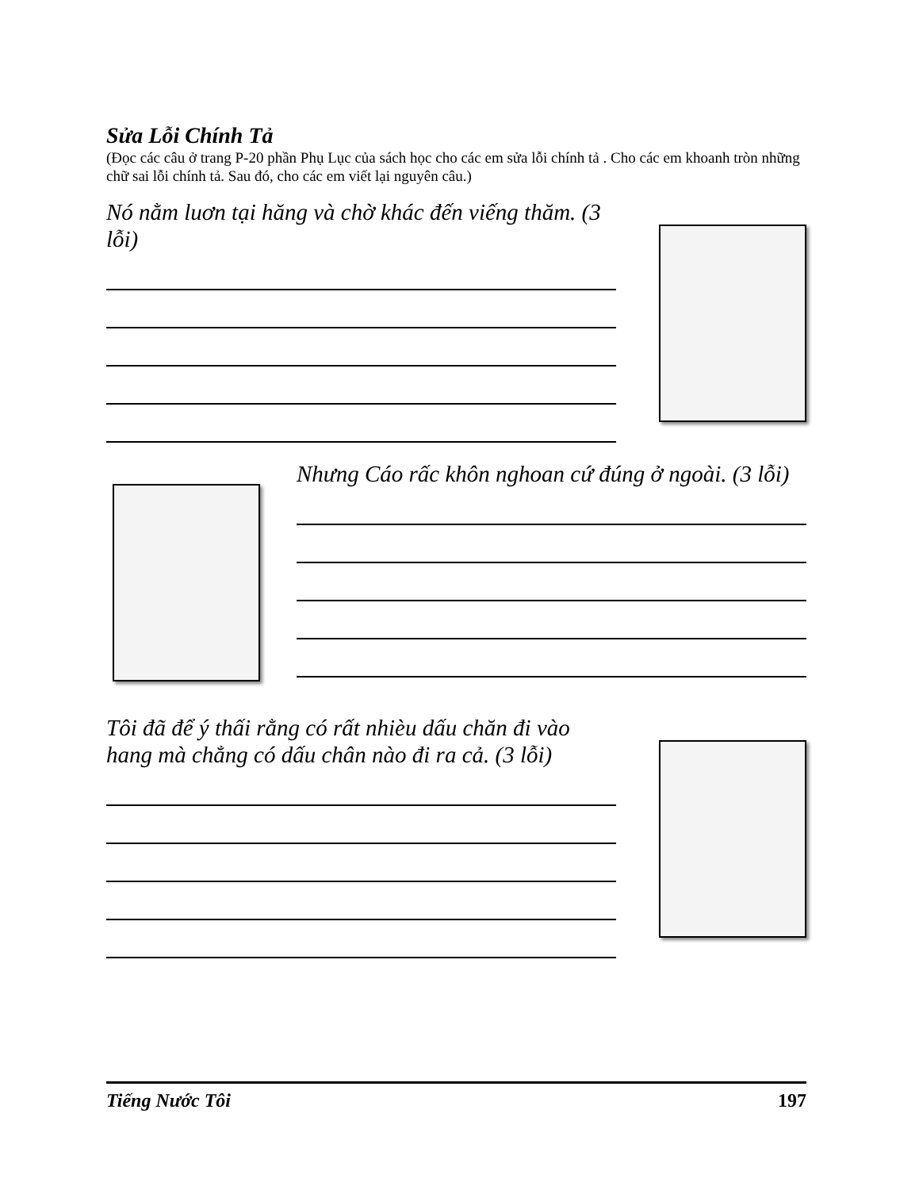Sửa Lỗi Chính Tả
(Đọc các câu ở trang P-20 phần Phụ Lục của sách học cho các em sửa lỗi chính tả . Cho các em khoanh tròn những chữ sai lỗi chính tả. Sau đó, cho các em viết lại nguyên câu.)
Nó nằm luơn tại hăng và chờ khác đến viếng thăm. (3 lỗi)
Nhưng Cáo rấc khôn nghoan cứ đúng ở ngoài. (3 lỗi)
Tôi đã để ý thấi rằng có rất nhièu dấu chăn đi vào hang mà chẳng có dấu chân nào đi ra cả. (3 lỗi)
Tiếng Nước Tôi 197